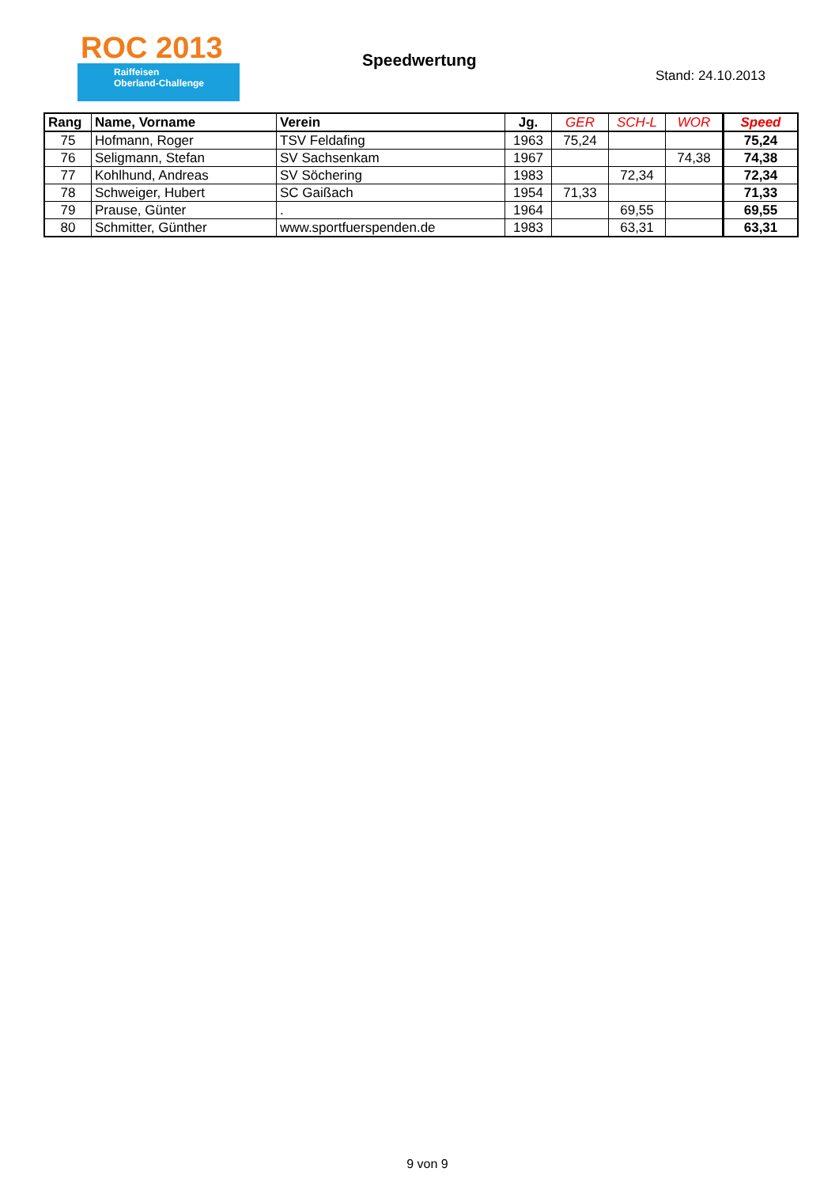ROC 2013
Raiffeisen
Oberland-Challenge
Speedwertung
Stand: 24.10.2013
| Rang | Name, Vorname | Verein | Jg. | GER | SCH-L | WOR | Speed |
| --- | --- | --- | --- | --- | --- | --- | --- |
| 75 | Hofmann, Roger | TSV Feldafing | 1963 | 75,24 | | | 75,24 |
| 76 | Seligmann, Stefan | SV Sachsenkam | 1967 | | | 74,38 | 74,38 |
| 77 | Kohlhund, Andreas | SV Söchering | 1983 | | 72,34 | | 72,34 |
| 78 | Schweiger, Hubert | SC Gaißach | 1954 | 71,33 | | | 71,33 |
| 79 | Prause, Günter | . | 1964 | | 69,55 | | 69,55 |
| 80 | Schmitter, Günther | www.sportfuerspenden.de | 1983 | | 63,31 | | 63,31 |
9 von 9